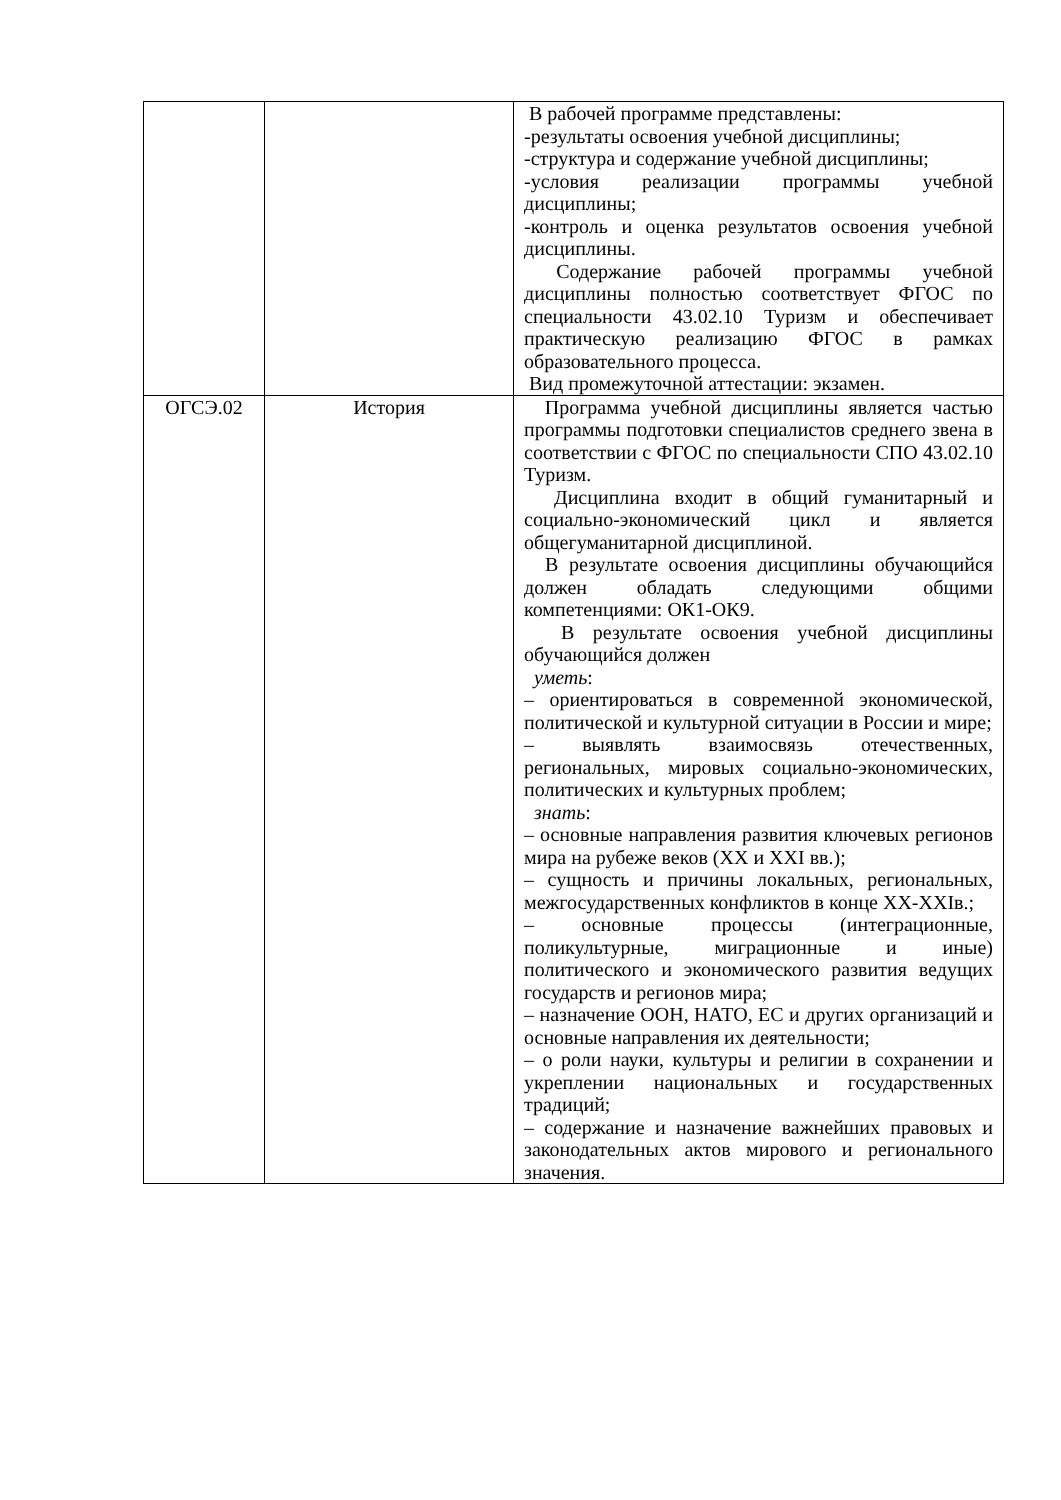| | | В рабочей программе представлены: -результаты освоения учебной дисциплины; -структура и содержание учебной дисциплины; -условия реализации программы учебной дисциплины; -контроль и оценка результатов освоения учебной дисциплины. Содержание рабочей программы учебной дисциплины полностью соответствует ФГОС по специальности 43.02.10 Туризм и обеспечивает практическую реализацию ФГОС в рамках образовательного процесса. Вид промежуточной аттестации: экзамен. |
| ОГСЭ.02 | История | Программа учебной дисциплины является частью программы подготовки специалистов среднего звена в соответствии с ФГОС по специальности СПО 43.02.10 Туризм. Дисциплина входит в общий гуманитарный и социально-экономический цикл и является общегуманитарной дисциплиной. В результате освоения дисциплины обучающийся должен обладать следующими общими компетенциями: ОК1-ОК9. В результате освоения учебной дисциплины обучающийся должен уметь : – ориентироваться в современной экономической, политической и культурной ситуации в России и мире; – выявлять взаимосвязь отечественных, региональных, мировых социально-экономических, политических и культурных проблем; знать : – основные направления развития ключевых регионов мира на рубеже веков (XX и XXI вв.); – сущность и причины локальных, региональных, межгосударственных конфликтов в конце XX-XXIв.; – основные процессы (интеграционные, поликультурные, миграционные и иные) политического и экономического развития ведущих государств и регионов мира; – назначение ООН, НАТО, ЕС и других организаций и основные направления их деятельности; – о роли науки, культуры и религии в сохранении и укреплении национальных и государственных традиций; – содержание и назначение важнейших правовых и законодательных актов мирового и регионального значения. |